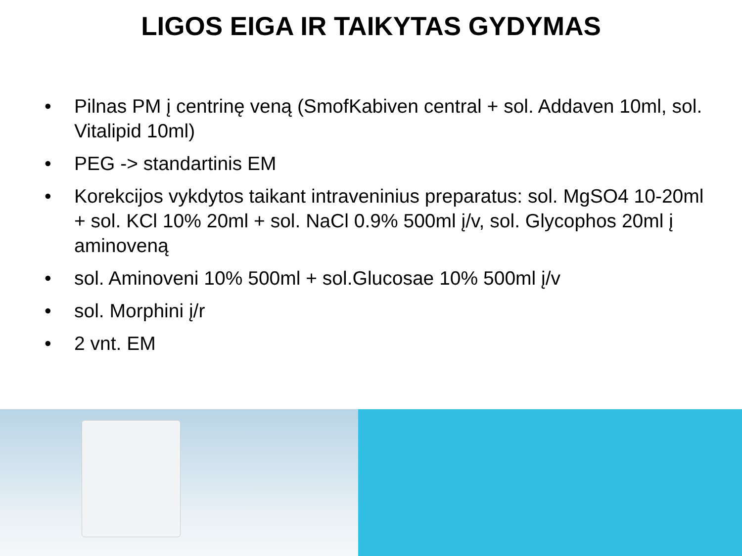LIGOS EIGA IR TAIKYTAS GYDYMAS
• Pilnas PM į centrinę veną (SmofKabiven central + sol. Addaven 10ml, sol. Vitalipid 10ml)
• PEG -> standartinis EM
• Korekcijos vykdytos taikant intraveninius preparatus: sol. MgSO4 10-20ml + sol. KCl 10% 20ml + sol. NaCl 0.9% 500ml į/v, sol. Glycophos 20ml į aminoveną
• sol. Aminoveni 10% 500ml + sol.Glucosae 10% 500ml į/v
• sol. Morphini į/r
• 2 vnt. EM